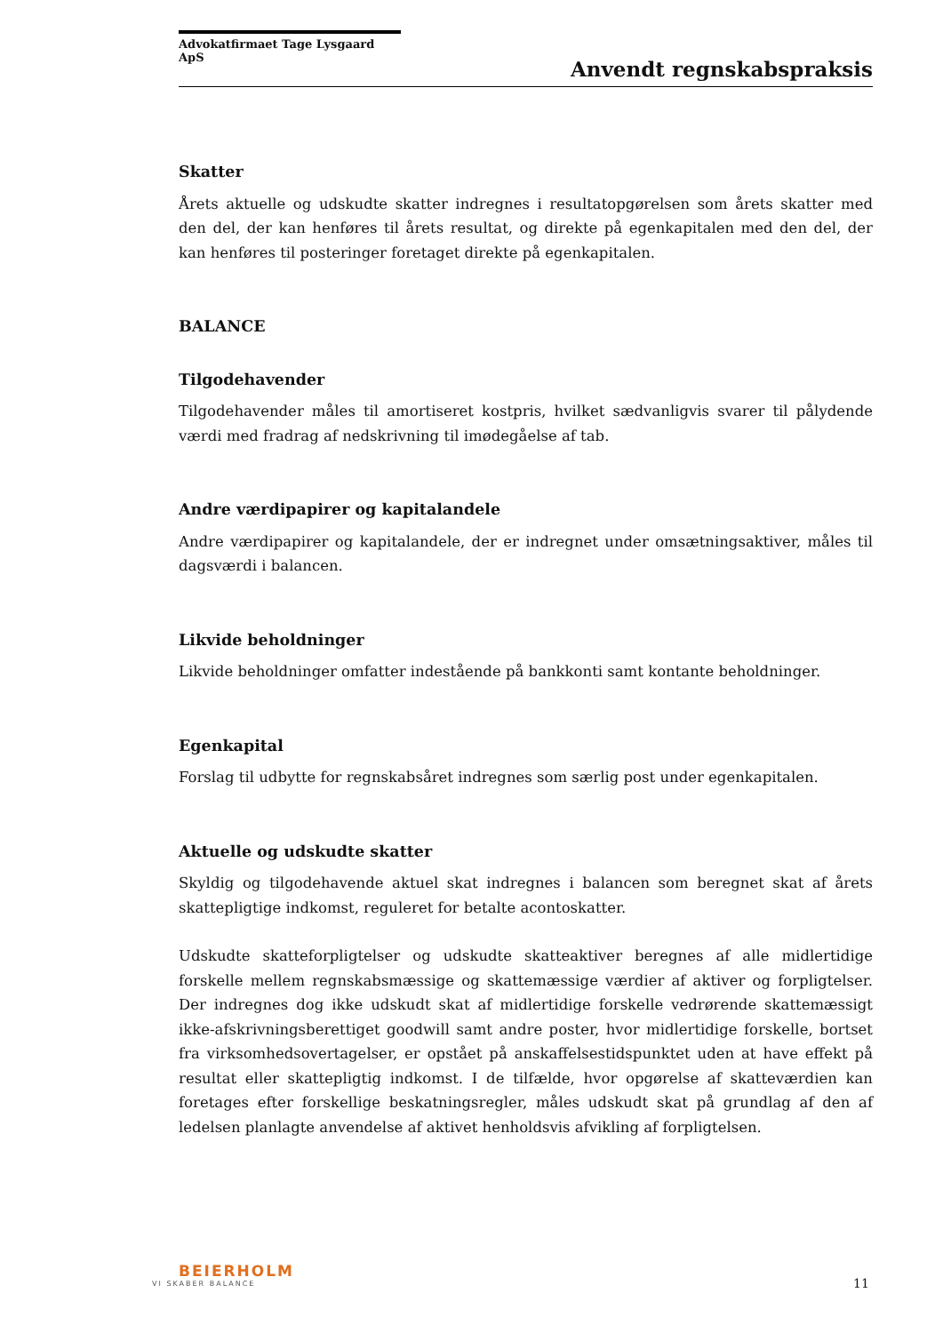Advokatfirmaet Tage Lysgaard ApS
Anvendt regnskabspraksis
Skatter
Årets aktuelle og udskudte skatter indregnes i resultatopgørelsen som årets skatter med den del, der kan henføres til årets resultat, og direkte på egenkapitalen med den del, der kan henføres til posteringer foretaget direkte på egenkapitalen.
BALANCE
Tilgodehavender
Tilgodehavender måles til amortiseret kostpris, hvilket sædvanligvis svarer til pålydende værdi med fradrag af nedskrivning til imødegåelse af tab.
Andre værdipapirer og kapitalandele
Andre værdipapirer og kapitalandele, der er indregnet under omsætningsaktiver, måles til dagsværdi i balancen.
Likvide beholdninger
Likvide beholdninger omfatter indestående på bankkonti samt kontante beholdninger.
Egenkapital
Forslag til udbytte for regnskabsåret indregnes som særlig post under egenkapitalen.
Aktuelle og udskudte skatter
Skyldig og tilgodehavende aktuel skat indregnes i balancen som beregnet skat af årets skattepligtige indkomst, reguleret for betalte acontoskatter.
Udskudte skatteforpligtelser og udskudte skatteaktiver beregnes af alle midlertidige forskelle mellem regnskabsmæssige og skattemæssige værdier af aktiver og forpligtelser. Der indregnes dog ikke udskudt skat af midlertidige forskelle vedrørende skattemæssigt ikke-afskrivningsberettiget goodwill samt andre poster, hvor midlertidige forskelle, bortset fra virksomhedsovertagelser, er opstået på anskaffelsestidspunktet uden at have effekt på resultat eller skattepligtig indkomst. I de tilfælde, hvor opgørelse af skatteværdien kan foretages efter forskellige beskatningsregler, måles udskudt skat på grundlag af den af ledelsen planlagte anvendelse af aktivet henholdsvis afvikling af forpligtelsen.
BEIERHOLM
VI SKABER BALANCE
11